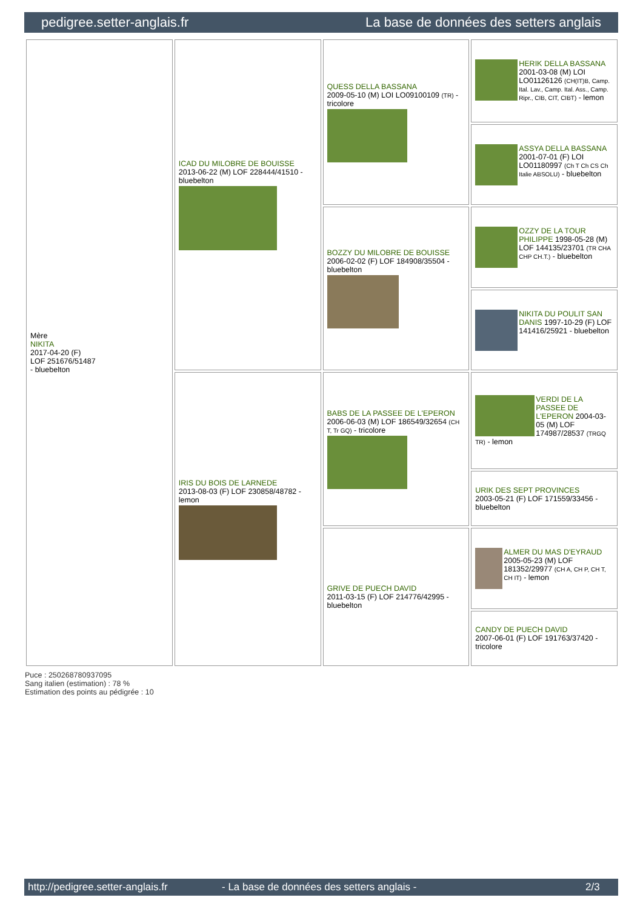pedigree.setter-anglais.fr La base de données des setters anglais
| Mère NIKITA 2017-04-20 (F) LOF 251676/51487 - bluebelton | ICAD DU MILOBRE DE BOUISSE 2013-06-22 (M) LOF 228444/41510 - bluebelton | QUESS DELLA BASSANA 2009-05-10 (M) LOI LO09100109 (TR) - tricolore | HERIK DELLA BASSANA 2001-03-08 (M) LOI LO01126126 (CH(IT)B, Camp. Ital. Lav., Camp. Ital. Ass., Camp. Ripr., CIB, CIT, CIBT) - lemon |
| | | | ASSYA DELLA BASSANA 2001-07-01 (F) LOI LO01180997 (Ch T Ch CS Ch Italie ABSOLU) - bluebelton |
| | | BOZZY DU MILOBRE DE BOUISSE 2006-02-02 (F) LOF 184908/35504 - bluebelton | OZZY DE LA TOUR PHILIPPE 1998-05-28 (M) LOF 144135/23701 (TR CHA CHP CH.T.) - bluebelton |
| | | | NIKITA DU POULIT SAN DANIS 1997-10-29 (F) LOF 141416/25921 - bluebelton |
| | IRIS DU BOIS DE LARNEDE 2013-08-03 (F) LOF 230858/48782 - lemon | BABS DE LA PASSEE DE L'EPERON 2006-06-03 (M) LOF 186549/32654 (CH T, Tr GQ) - tricolore | VERDI DE LA PASSEE DE L'EPERON 2004-03-05 (M) LOF 174987/28537 (TRGQ TR) - lemon |
| | | | URIK DES SEPT PROVINCES 2003-05-21 (F) LOF 171559/33456 - bluebelton |
| | | GRIVE DE PUECH DAVID 2011-03-15 (F) LOF 214776/42995 - bluebelton | ALMER DU MAS D'EYRAUD 2005-05-23 (M) LOF 181352/29977 (CH A, CH P, CH T, CH IT) - lemon |
| | | | CANDY DE PUECH DAVID 2007-06-01 (F) LOF 191763/37420 - tricolore |
Puce : 250268780937095
Sang italien (estimation) : 78 %
Estimation des points au pédigrée : 10
http://pedigree.setter-anglais.fr - La base de données des setters anglais - 2/3